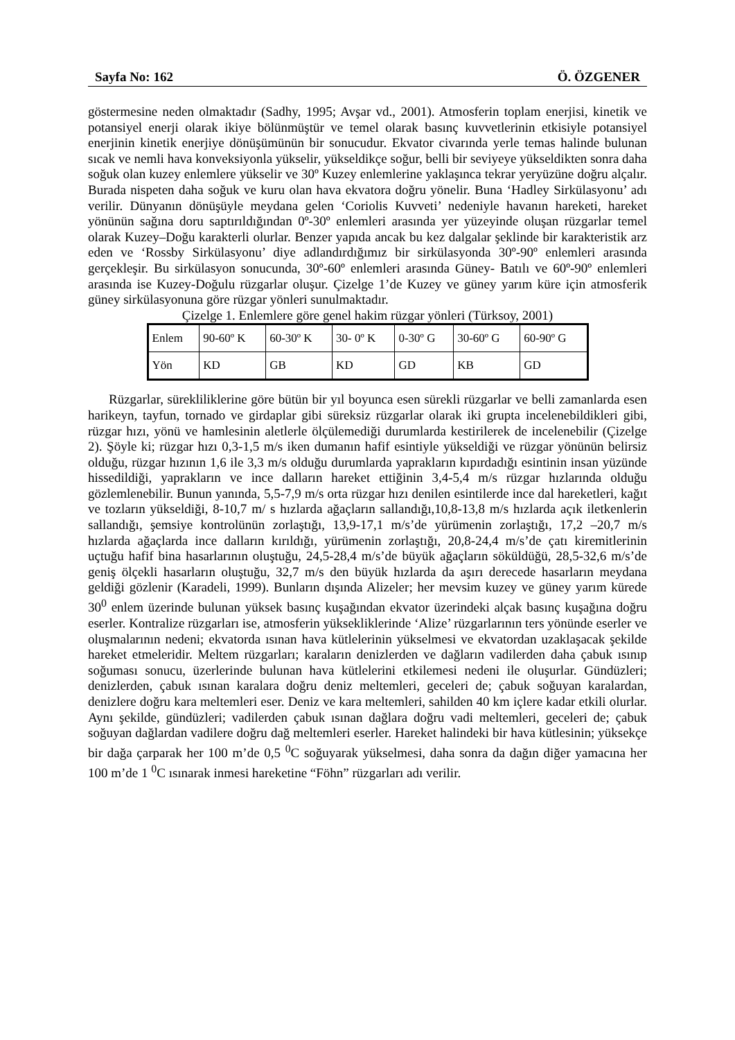Sayfa No: 162 Ö. ÖZGENER
göstermesine neden olmaktadır (Sadhy, 1995; Avşar vd., 2001). Atmosferin toplam enerjisi, kinetik ve potansiyel enerji olarak ikiye bölünmüştür ve temel olarak basınç kuvvetlerinin etkisiyle potansiyel enerjinin kinetik enerjiye dönüşümünün bir sonucudur. Ekvator civarında yerle temas halinde bulunan sıcak ve nemli hava konveksiyonla yükselir, yükseldikçe soğur, belli bir seviyeye yükseldikten sonra daha soğuk olan kuzey enlemlere yükselir ve 30º Kuzey enlemlerine yaklaşınca tekrar yeryüzüne doğru alçalır. Burada nispeten daha soğuk ve kuru olan hava ekvatora doğru yönelir. Buna ‘Hadley Sirkülasyonu’ adı verilir. Dünyanın dönüşüyle meydana gelen ‘Coriolis Kuvveti’ nedeniyle havanın hareketi, hareket yönünün sağına doru saptırıldığından 0º-30º enlemleri arasında yer yüzeyinde oluşan rüzgarlar temel olarak Kuzey–Doğu karakterli olurlar. Benzer yapıda ancak bu kez dalgalar şeklinde bir karakteristik arz eden ve ‘Rossby Sirkülasyonu’ diye adlandırdığımız bir sirkülasyonda 30º-90º enlemleri arasında gerçekleşir. Bu sirkülasyon sonucunda, 30º-60º enlemleri arasında Güney- Batılı ve 60º-90º enlemleri arasında ise Kuzey-Doğulu rüzgarlar oluşur. Çizelge 1’de Kuzey ve güney yarım küre için atmosferik güney sirkülasyonuna göre rüzgar yönleri sunulmaktadır.
Çizelge 1. Enlemlere göre genel hakim rüzgar yönleri (Türksoy, 2001)
| Enlem | 90-60º K | 60-30º K | 30- 0º K | 0-30º G | 30-60º G | 60-90º G |
| Yön | KD | GB | KD | GD | KB | GD |
Rüzgarlar, süreklilik­lerine göre bütün bir yıl boyunca esen sürekli rüzgarlar ve belli zamanlarda esen harikeyn, tayfun, tornado ve girdaplar gibi süreksiz rüzgarlar olarak iki grupta incelenebildikleri gibi, rüzgar hızı, yönü ve hamlesinin aletlerle ölçülemediği durumlarda kestirilerek de incelenebilir (Çizelge 2). Şöyle ki; rüzgar hızı 0,3-1,5 m/s iken dumanın hafif esintiyle yükseldiği ve rüzgar yönünün belirsiz olduğu, rüzgar hızının 1,6 ile 3,3 m/s olduğu durumlarda yaprakların kıpırdadığı esintinin insan yüzünde hissedildiği, yaprakların ve ince dalların hareket ettiğinin 3,4-5,4 m/s rüzgar hızlarında olduğu gözlemlenebilir. Bunun yanında, 5,5-7,9 m/s orta rüzgar hızı denilen esintilerde ince dal hareketleri, kağıt ve tozların yükseldiği, 8-10,7 m/ s hızlarda ağaçların sallandığı,10,8-13,8 m/s hızlarda açık iletkenlerin sallandığı, şemsiye kontrolünün zorlaştığı, 13,9-17,1 m/s’de yürümenin zorlaştığı, 17,2 –20,7 m/s hızlarda ağaçlarda ince dalların kırıldığı, yürümenin zorlaştığı, 20,8-24,4 m/s’de çatı kiremitlerinin uçtuğu hafif bina hasarlarının oluştuğu, 24,5-28,4 m/s’de büyük ağaçların söküldüğü, 28,5-32,6 m/s’de geniş ölçekli hasarların oluştuğu, 32,7 m/s den büyük hızlarda da aşırı derecede hasarların meydana geldiği gözlenir (Karadeli, 1999). Bunların dışında Alizeler; her mevsim kuzey ve güney yarım kürede 30<sup>0</sup> enlem üzerinde bulunan yüksek basınç kuşağından ekvator üzerindeki alçak basınç kuşağına doğru eserler. Kontralize rüzgarları ise, atmosferin yüksekliklerinde ‘Alize’ rüzgarlarının ters yönünde eserler ve oluşmalarının nedeni; ekvatorda ısınan hava kütlelerinin yükselmesi ve ekvatordan uzaklaşacak şekilde hareket etmeleridir. Meltem rüzgarları; karaların denizlerden ve dağların vadilerden daha çabuk ısınıp soğuması sonucu, üzerlerinde bulunan hava kütlelerini etkilemesi nedeni ile oluşurlar. Gündüzleri; denizlerden, çabuk ısınan karalara doğru deniz meltemleri, geceleri de; çabuk soğuyan karalardan, denizlere doğru kara meltemleri eser. Deniz ve kara meltemleri, sahilden 40 km içlere kadar etkili olurlar. Aynı şekilde, gündüzleri; vadilerden çabuk ısınan dağlara doğru vadi meltemleri, geceleri de; çabuk soğuyan dağlardan vadilere doğru dağ meltemleri eserler. Hareket halindeki bir hava kütlesinin; yüksekçe bir dağa çarparak her 100 m’de 0,5 <sup>0</sup>C soğuyarak yükselmesi, daha sonra da dağın diğer yamacına her 100 m’de 1 <sup>0</sup>C ısınarak inmesi hareketine “Föhn” rüzgarları adı verilir.